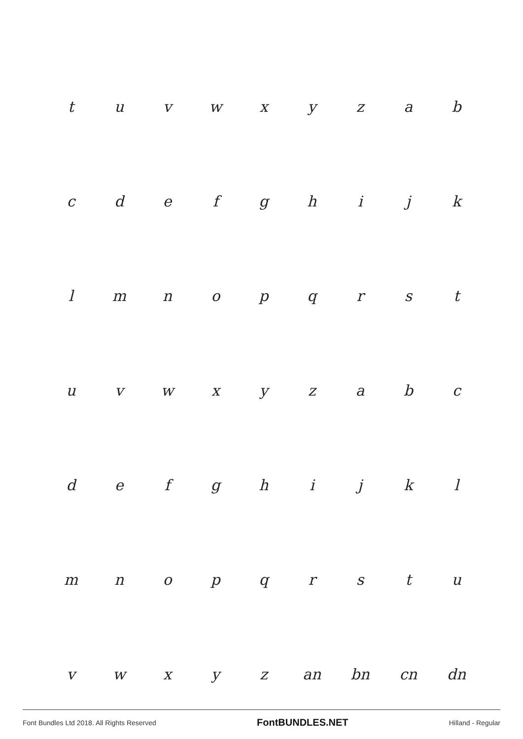| t | u | v | w | x | y | z | a | b |
| c | d | e | f | g | h | i | j | k |
| l | m | n | o | p | q | r | s | t |
| u | v | w | x | y | z | a | b | c |
| d | e | f | g | h | i | j | k | l |
| m | n | o | p | q | r | s | t | u |
| v | w | x | y | z | an | bn | cn | dn |
Font Bundles Ltd 2018. All Rights Reserved FontBUNDLES.NET Hilland - Regular